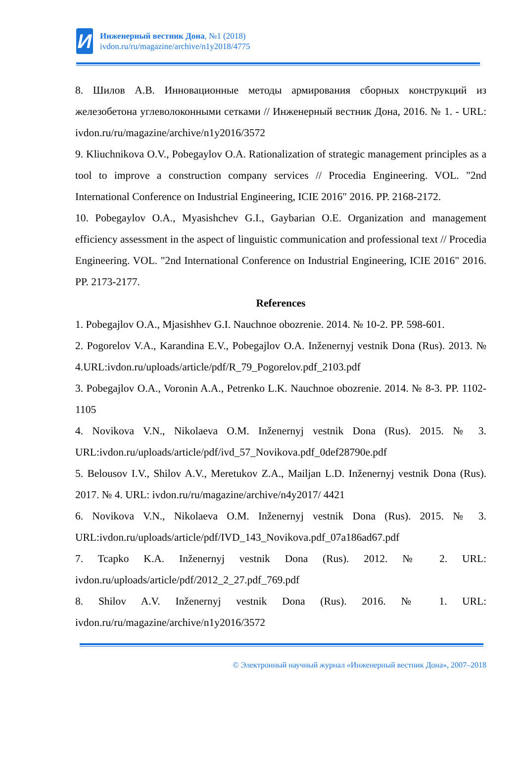И
Инженерный вестник Дона, №1 (2018)
ivdon.ru/ru/magazine/archive/n1y2018/4775
8. Шилов А.В. Инновационные методы армирования сборных конструкций из железобетона углеволоконными сетками // Инженерный вестник Дона, 2016. № 1. - URL: ivdon.ru/ru/magazine/archive/n1y2016/3572
9. Kliuchnikova O.V., Pobegaylov O.A. Rationalization of strategic management principles as a tool to improve a construction company services // Procedia Engineering. VOL. "2nd International Conference on Industrial Engineering, ICIE 2016" 2016. PP. 2168-2172.
10. Pobegaylov O.A., Myasishchev G.I., Gaybarian O.E. Organization and management efficiency assessment in the aspect of linguistic communication and professional text // Procedia Engineering. VOL. "2nd International Conference on Industrial Engineering, ICIE 2016" 2016. PP. 2173-2177.
References
1. Pobegajlov O.A., Mjasishhev G.I. Nauchnoe obozrenie. 2014. № 10-2. PP. 598-601.
2. Pogorelov V.A., Karandina E.V., Pobegajlov O.A. Inženernyj vestnik Dona (Rus). 2013. № 4.URL:ivdon.ru/uploads/article/pdf/R_79_Pogorelov.pdf_2103.pdf
3. Pobegajlov O.A., Voronin A.A., Petrenko L.K. Nauchnoe obozrenie. 2014. № 8-3. PP. 1102-1105
4. Novikova V.N., Nikolaeva O.M. Inženernyj vestnik Dona (Rus). 2015. № 3. URL:ivdon.ru/uploads/article/pdf/ivd_57_Novikova.pdf_0def28790e.pdf
5. Belousov I.V., Shilov A.V., Meretukov Z.A., Mailjan L.D. Inženernyj vestnik Dona (Rus). 2017. № 4. URL: ivdon.ru/ru/magazine/archive/n4y2017/ 4421
6. Novikova V.N., Nikolaeva O.M. Inženernyj vestnik Dona (Rus). 2015. № 3. URL:ivdon.ru/uploads/article/pdf/IVD_143_Novikova.pdf_07a186ad67.pdf
7. Tcapko K.A. Inženernyj vestnik Dona (Rus). 2012. № 2. URL: ivdon.ru/uploads/article/pdf/2012_2_27.pdf_769.pdf
8. Shilov A.V. Inženernyj vestnik Dona (Rus). 2016. № 1. URL: ivdon.ru/ru/magazine/archive/n1y2016/3572
© Электронный научный журнал «Инженерный вестник Дона», 2007–2018